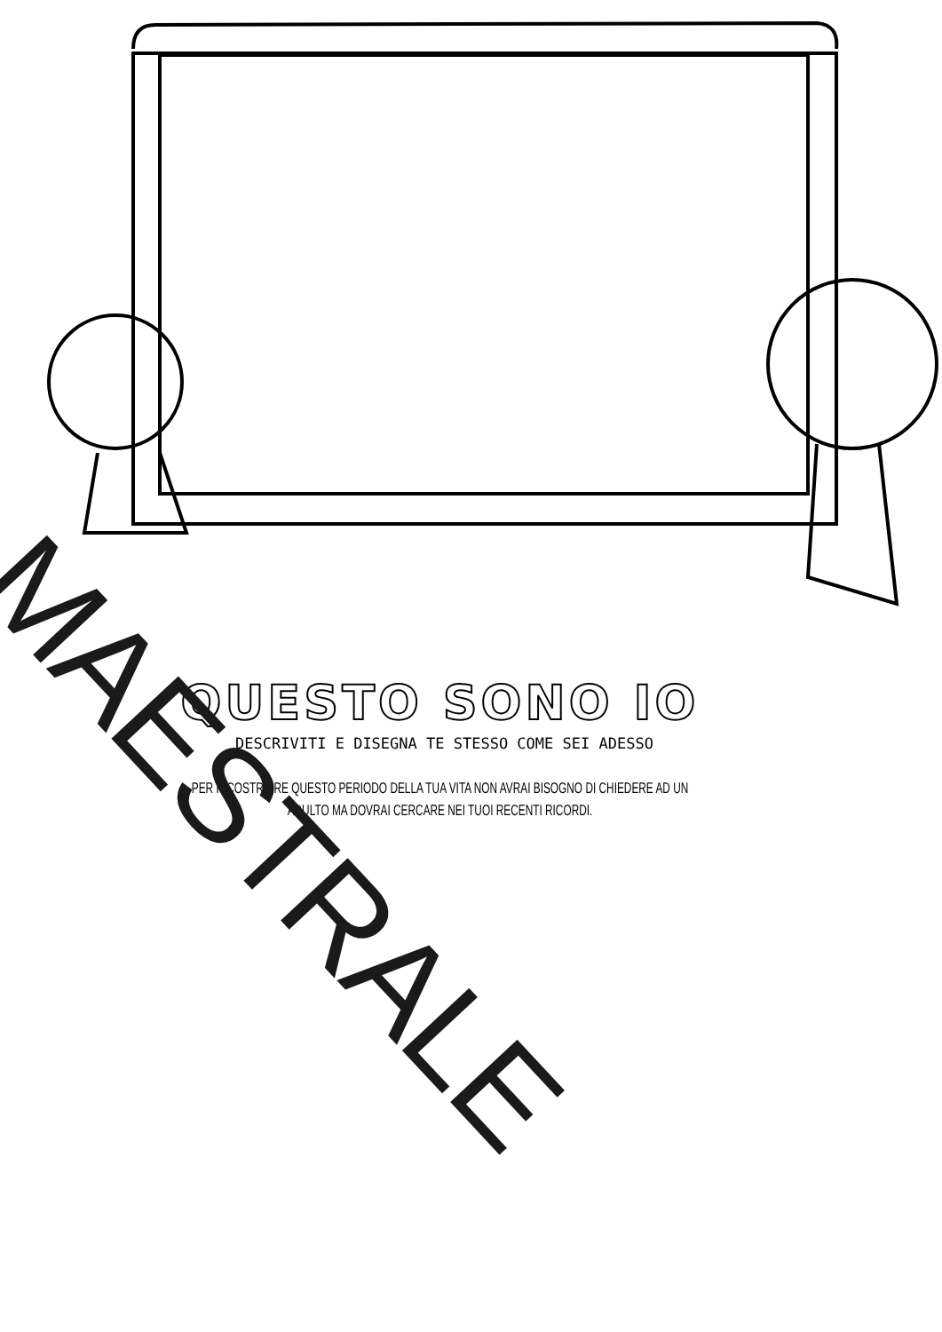QUESTO SONO IO
DESCRIVITI E DISEGNA TE STESSO COME SEI ADESSO
PER RICOSTRUIRE QUESTO PERIODO DELLA TUA VITA NON AVRAI BISOGNO DI CHIEDERE AD UN
ADULTO MA DOVRAI CERCARE NEI TUOI RECENTI RICORDI.
MAESTRALE